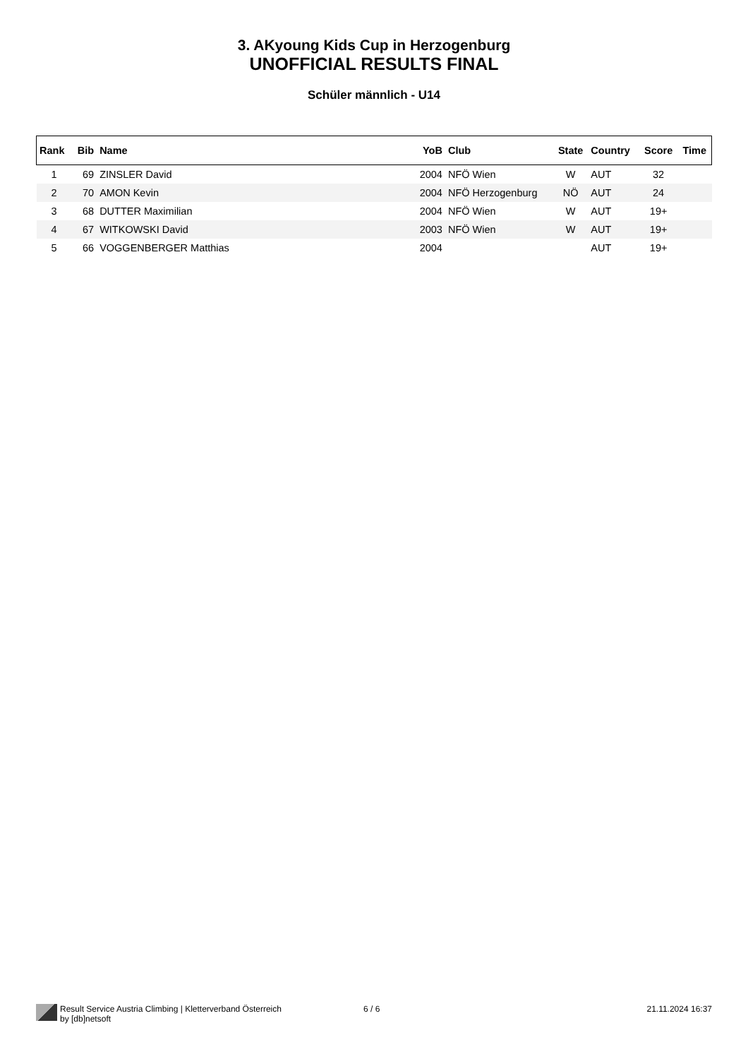3. AKyoung Kids Cup in Herzogenburg
UNOFFICIAL RESULTS FINAL
Schüler männlich - U14
| Rank | Bib | Name | YoB | Club | State | Country | Score | Time |
| --- | --- | --- | --- | --- | --- | --- | --- | --- |
| 1 | 69 | ZINSLER David | 2004 | NFÖ Wien | W | AUT | 32 | |
| 2 | 70 | AMON Kevin | 2004 | NFÖ Herzogenburg | NÖ | AUT | 24 | |
| 3 | 68 | DUTTER Maximilian | 2004 | NFÖ Wien | W | AUT | 19+ | |
| 4 | 67 | WITKOWSKI David | 2003 | NFÖ Wien | W | AUT | 19+ | |
| 5 | 66 | VOGGENBERGER Matthias | 2004 | | | AUT | 19+ | |
Result Service Austria Climbing | Kletterverband Österreich
by [db]netsoft
6 / 6 21.11.2024 16:37